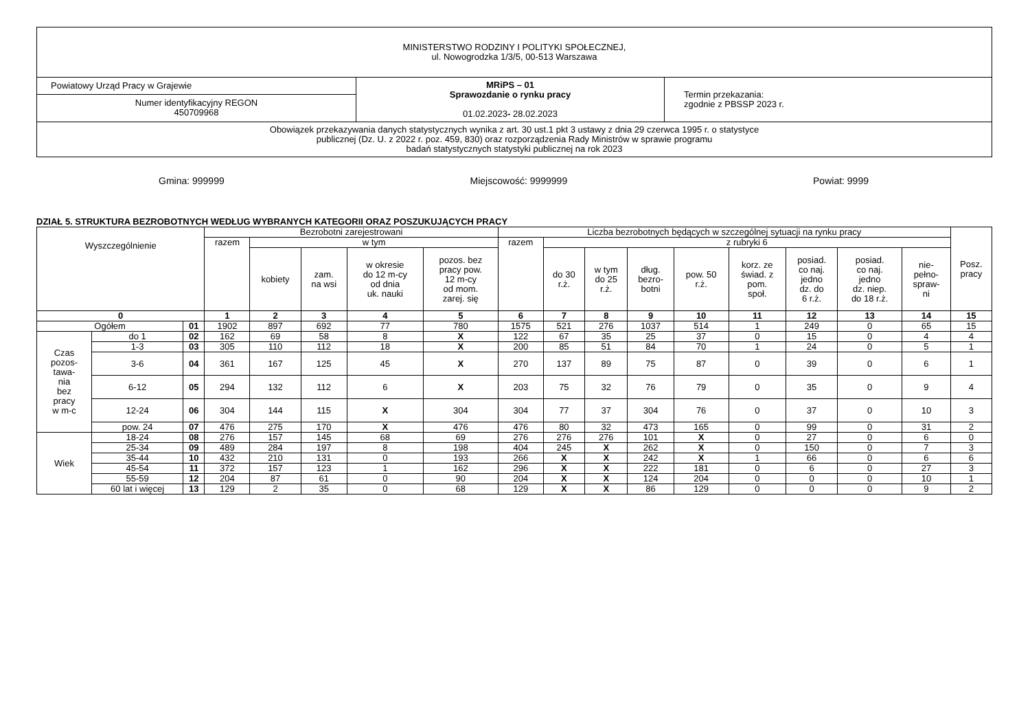| MINISTERSTWO RODZINY I POLITYKI SPOŁECZNEJ, ul. Nowogrodzka 1/3/5, 00-513 Warszawa | | |
| Powiatowy Urząd Pracy w Grajewie | MRiPS – 01 Sprawozdanie o rynku pracy 01.02.2023 - 28.02.2023 | Termin przekazania: zgodnie z PBSSP 2023 r. |
| Numer identyfikacyjny REGON 450709968 | | |
| Obowiązek przekazywania danych statystycznych wynika z art. 30 ust.1 pkt 3 ustawy z dnia 29 czerwca 1995 r. o statystyce publicznej (Dz. U. z 2022 r. poz. 459, 830) oraz rozporządzenia Rady Ministrów w sprawie programu badań statystycznych statystyki publicznej na rok 2023 | | |
Gmina: 999999 Miejscowość: 9999999 Powiat: 9999
DZIAŁ 5. STRUKTURA BEZROBOTNYCH WEDŁUG WYBRANYCH KATEGORII ORAZ POSZUKUJĄCYCH PRACY
| Wyszczególnienie | | | Bezrobotni zarejestrowani | | | | | Liczba bezrobotnych będących w szczególnej sytuacji na rynku pracy | | | | | | | | | Posz. pracy |
| --- | --- | --- | --- | --- | --- | --- | --- | --- | --- | --- | --- | --- | --- | --- | --- | --- | --- |
| | | | razem | w tym | | | | razem | z rubryki 6 | | | | | | | | |
| | | | | kobiety | zam. na wsi | w okresie do 12 m-cy od dnia uk. nauki | pozos. bez pracy pow. 12 m-cy od mom. zarej. się | | do 30 r.ż. | w tym do 25 r.ż. | dług. bezro- botni | pow. 50 r.ż. | korz. ze świad. z pom. społ. | posiad. co naj. jedno dz. do 6 r.ż. | posiad. co naj. jedno dz. niep. do 18 r.ż. | nie- pełno- spraw- ni | |
| 0 | | | 1 | 2 | 3 | 4 | 5 | 6 | 7 | 8 | 9 | 10 | 11 | 12 | 13 | 14 | 15 |
| Ogółem | | 01 | 1902 | 897 | 692 | 77 | 780 | 1575 | 521 | 276 | 1037 | 514 | 1 | 249 | 0 | 65 | 15 |
| Czas pozos- tawa- nia bez pracy w m-c | do 1 | 02 | 162 | 69 | 58 | 8 | X | 122 | 67 | 35 | 25 | 37 | 0 | 15 | 0 | 4 | 4 |
| | 1-3 | 03 | 305 | 110 | 112 | 18 | X | 200 | 85 | 51 | 84 | 70 | 1 | 24 | 0 | 5 | 1 |
| | 3-6 | 04 | 361 | 167 | 125 | 45 | X | 270 | 137 | 89 | 75 | 87 | 0 | 39 | 0 | 6 | 1 |
| | 6-12 | 05 | 294 | 132 | 112 | 6 | X | 203 | 75 | 32 | 76 | 79 | 0 | 35 | 0 | 9 | 4 |
| | 12-24 | 06 | 304 | 144 | 115 | X | 304 | 304 | 77 | 37 | 304 | 76 | 0 | 37 | 0 | 10 | 3 |
| | pow. 24 | 07 | 476 | 275 | 170 | X | 476 | 476 | 80 | 32 | 473 | 165 | 0 | 99 | 0 | 31 | 2 |
| Wiek | 18-24 | 08 | 276 | 157 | 145 | 68 | 69 | 276 | 276 | 276 | 101 | X | 0 | 27 | 0 | 6 | 0 |
| | 25-34 | 09 | 489 | 284 | 197 | 8 | 198 | 404 | 245 | X | 262 | X | 0 | 150 | 0 | 7 | 3 |
| | 35-44 | 10 | 432 | 210 | 131 | 0 | 193 | 266 | X | X | 242 | X | 1 | 66 | 0 | 6 | 6 |
| | 45-54 | 11 | 372 | 157 | 123 | 1 | 162 | 296 | X | X | 222 | 181 | 0 | 6 | 0 | 27 | 3 |
| | 55-59 | 12 | 204 | 87 | 61 | 0 | 90 | 204 | X | X | 124 | 204 | 0 | 0 | 0 | 10 | 1 |
| | 60 lat i więcej | 13 | 129 | 2 | 35 | 0 | 68 | 129 | X | X | 86 | 129 | 0 | 0 | 0 | 9 | 2 |